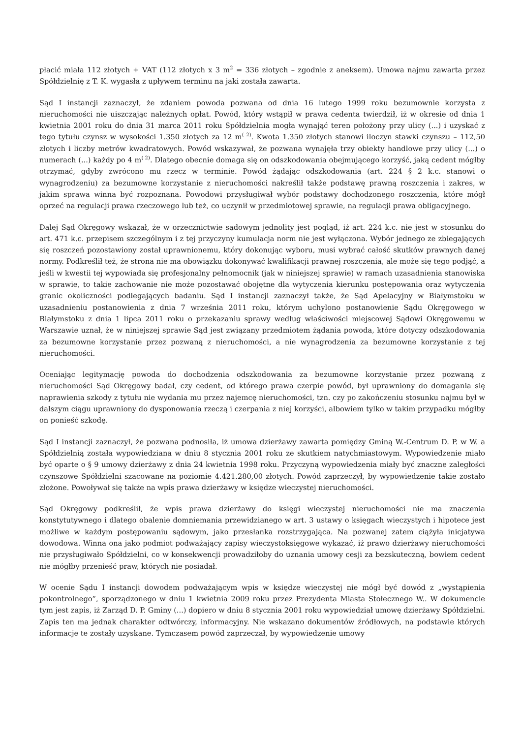płacić miała 112 złotych + VAT (112 złotych x 3 m<sup>2</sup> = 336 złotych – zgodnie z aneksem). Umowa najmu zawarta przez Spółdzielnię z T. K. wygasła z upływem terminu na jaki została zawarta.
Sąd I instancji zaznaczył, że zdaniem powoda pozwana od dnia 16 lutego 1999 roku bezumownie korzysta z nieruchomości nie uiszczając należnych opłat. Powód, który wstąpił w prawa cedenta twierdził, iż w okresie od dnia 1 kwietnia 2001 roku do dnia 31 marca 2011 roku Spółdzielnia mogła wynająć teren położony przy ulicy (...) i uzyskać z tego tytułu czynsz w wysokości 1.350 złotych za 12 m<sup>( 2)</sup>. Kwota 1.350 złotych stanowi iloczyn stawki czynszu – 112,50 złotych i liczby metrów kwadratowych. Powód wskazywał, że pozwana wynajęła trzy obiekty handlowe przy ulicy (...) o numerach (...) każdy po 4 m<sup>( 2)</sup>. Dlatego obecnie domaga się on odszkodowania obejmującego korzyść, jaką cedent mógłby otrzymać, gdyby zwrócono mu rzecz w terminie. Powód żądając odszkodowania (art. 224 § 2 k.c. stanowi o wynagrodzeniu) za bezumowne korzystanie z nieruchomości nakreślił także podstawę prawną roszczenia i zakres, w jakim sprawa winna być rozpoznana. Powodowi przysługiwał wybór podstawy dochodzonego roszczenia, które mógł oprzeć na regulacji prawa rzeczowego lub też, co uczynił w przedmiotowej sprawie, na regulacji prawa obligacyjnego.
Dalej Sąd Okręgowy wskazał, że w orzecznictwie sądowym jednolity jest pogląd, iż art. 224 k.c. nie jest w stosunku do art. 471 k.c. przepisem szczególnym i z tej przyczyny kumulacja norm nie jest wyłączona. Wybór jednego ze zbiegających się roszczeń pozostawiony został uprawnionemu, który dokonując wyboru, musi wybrać całość skutków prawnych danej normy. Podkreślił też, że strona nie ma obowiązku dokonywać kwalifikacji prawnej roszczenia, ale może się tego podjąć, a jeśli w kwestii tej wypowiada się profesjonalny pełnomocnik (jak w niniejszej sprawie) w ramach uzasadnienia stanowiska w sprawie, to takie zachowanie nie może pozostawać obojętne dla wytyczenia kierunku postępowania oraz wytyczenia granic okoliczności podlegających badaniu. Sąd I instancji zaznaczył także, że Sąd Apelacyjny w Białymstoku w uzasadnieniu postanowienia z dnia 7 września 2011 roku, którym uchylono postanowienie Sądu Okręgowego w Białymstoku z dnia 1 lipca 2011 roku o przekazaniu sprawy według właściwości miejscowej Sądowi Okręgowemu w Warszawie uznał, że w niniejszej sprawie Sąd jest związany przedmiotem żądania powoda, które dotyczy odszkodowania za bezumowne korzystanie przez pozwaną z nieruchomości, a nie wynagrodzenia za bezumowne korzystanie z tej nieruchomości.
Oceniając legitymację powoda do dochodzenia odszkodowania za bezumowne korzystanie przez pozwaną z nieruchomości Sąd Okręgowy badał, czy cedent, od którego prawa czerpie powód, był uprawniony do domagania się naprawienia szkody z tytułu nie wydania mu przez najemcę nieruchomości, tzn. czy po zakończeniu stosunku najmu był w dalszym ciągu uprawniony do dysponowania rzeczą i czerpania z niej korzyści, albowiem tylko w takim przypadku mógłby on ponieść szkodę.
Sąd I instancji zaznaczył, że pozwana podnosiła, iż umowa dzierżawy zawarta pomiędzy Gminą W.-Centrum D. P. w W. a Spółdzielnią została wypowiedziana w dniu 8 stycznia 2001 roku ze skutkiem natychmiastowym. Wypowiedzenie miało być oparte o § 9 umowy dzierżawy z dnia 24 kwietnia 1998 roku. Przyczyną wypowiedzenia miały być znaczne zaległości czynszowe Spółdzielni szacowane na poziomie 4.421.280,00 złotych. Powód zaprzeczył, by wypowiedzenie takie zostało złożone. Powoływał się także na wpis prawa dzierżawy w księdze wieczystej nieruchomości.
Sąd Okręgowy podkreślił, że wpis prawa dzierżawy do księgi wieczystej nieruchomości nie ma znaczenia konstytutywnego i dlatego obalenie domniemania przewidzianego w art. 3 ustawy o księgach wieczystych i hipotece jest możliwe w każdym postępowaniu sądowym, jako przesłanka rozstrzygająca. Na pozwanej zatem ciążyła inicjatywa dowodowa. Winna ona jako podmiot podważający zapisy wieczystoksięgowe wykazać, iż prawo dzierżawy nieruchomości nie przysługiwało Spółdzielni, co w konsekwencji prowadziłoby do uznania umowy cesji za bezskuteczną, bowiem cedent nie mógłby przenieść praw, których nie posiadał.
W ocenie Sądu I instancji dowodem podważającym wpis w księdze wieczystej nie mógł być dowód z „wystąpienia pokontrolnego”, sporządzonego w dniu 1 kwietnia 2009 roku przez Prezydenta Miasta Stołecznego W.. W dokumencie tym jest zapis, iż Zarząd D. P. Gminy (...) dopiero w dniu 8 stycznia 2001 roku wypowiedział umowę dzierżawy Spółdzielni. Zapis ten ma jednak charakter odtwórczy, informacyjny. Nie wskazano dokumentów źródłowych, na podstawie których informacje te zostały uzyskane. Tymczasem powód zaprzeczał, by wypowiedzenie umowy